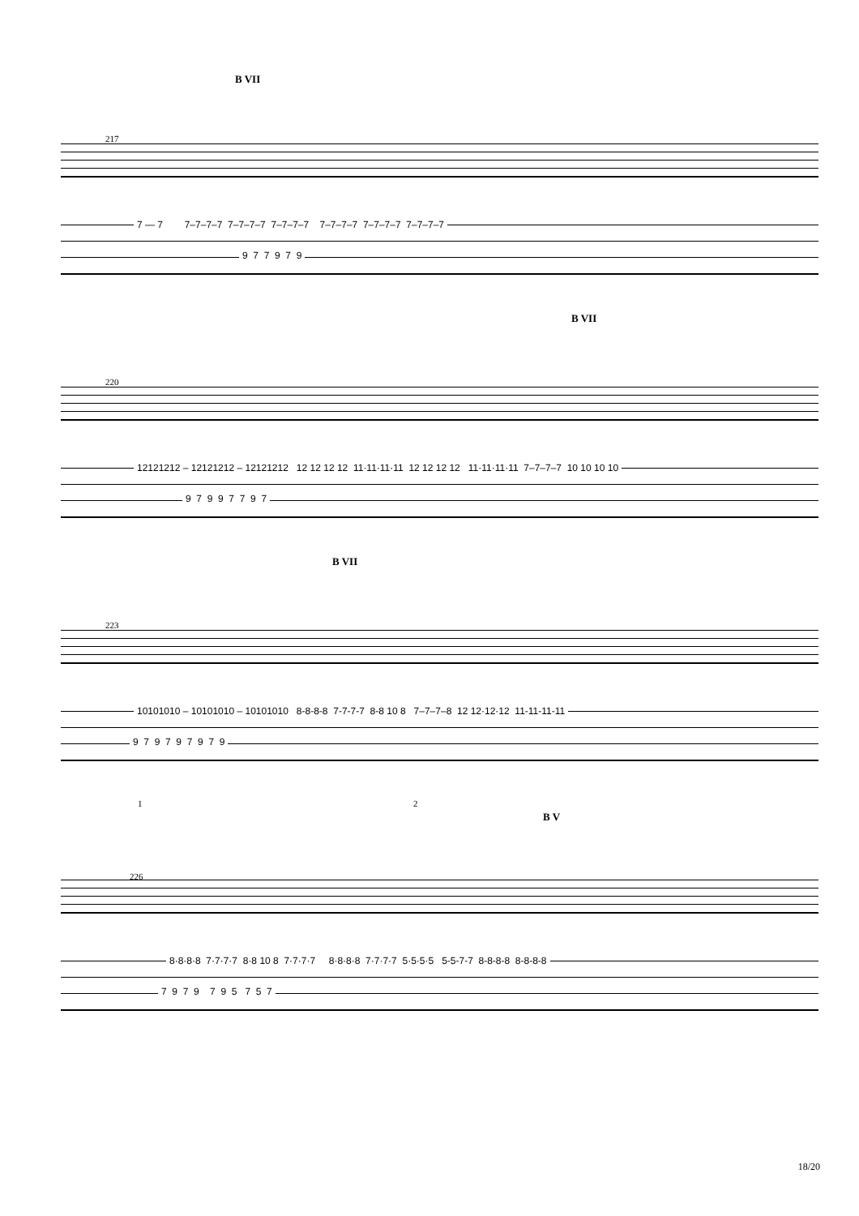B VII
217
7 — 7 7–7–7–7 7–7–7–7 7–7–7–7 7–7–7–7 7–7–7–7 7–7–7–7
9 7 7 9 7 9
B VII
220
12121212 – 12121212 – 12121212 12 12 12 12 11·11·11·11 12 12 12 12 11·11·11·11 7–7–7–7 10 10 10 10
9 7 9 9 7 7 9 7
B VII
223
10101010 – 10101010 – 10101010 8-8-8-8 7-7-7-7 8-8 10 8 7–7–7–8 12 12·12·12 11-11-11-11
9 7 9 7 9 7 9 7 9
1 2
B V
226
8·8·8·8 7·7·7·7 8·8 10 8 7·7·7·7 8·8·8·8 7·7·7·7 5·5·5·5 5-5-7-7 8-8-8-8 8-8-8-8
7 9 7 9 7 9 5 7 5 7
18/20